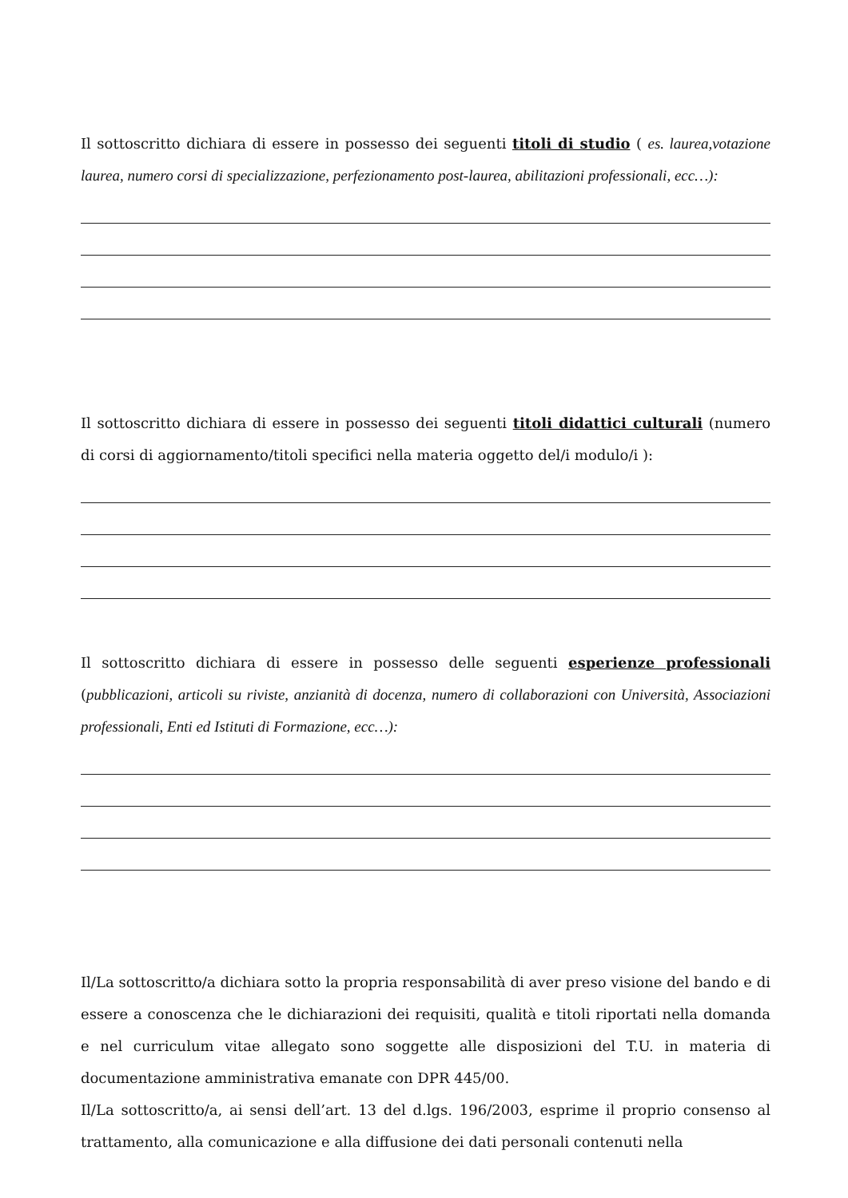Il sottoscritto dichiara di essere in possesso dei seguenti titoli di studio ( es. laurea,votazione laurea, numero corsi di specializzazione, perfezionamento post-laurea, abilitazioni professionali, ecc…):
Il sottoscritto dichiara di essere in possesso dei seguenti titoli didattici culturali (numero di corsi di aggiornamento/titoli specifici nella materia oggetto del/i modulo/i ):
Il sottoscritto dichiara di essere in possesso delle seguenti esperienze professionali (pubblicazioni, articoli su riviste, anzianità di docenza, numero di collaborazioni con Università, Associazioni professionali, Enti ed Istituti di Formazione, ecc…):
Il/La sottoscritto/a dichiara sotto la propria responsabilità di aver preso visione del bando e di essere a conoscenza che le dichiarazioni dei requisiti, qualità e titoli riportati nella domanda e nel curriculum vitae allegato sono soggette alle disposizioni del T.U. in materia di documentazione amministrativa emanate con DPR 445/00.
Il/La sottoscritto/a, ai sensi dell’art. 13 del d.lgs. 196/2003, esprime il proprio consenso al trattamento, alla comunicazione e alla diffusione dei dati personali contenuti nella